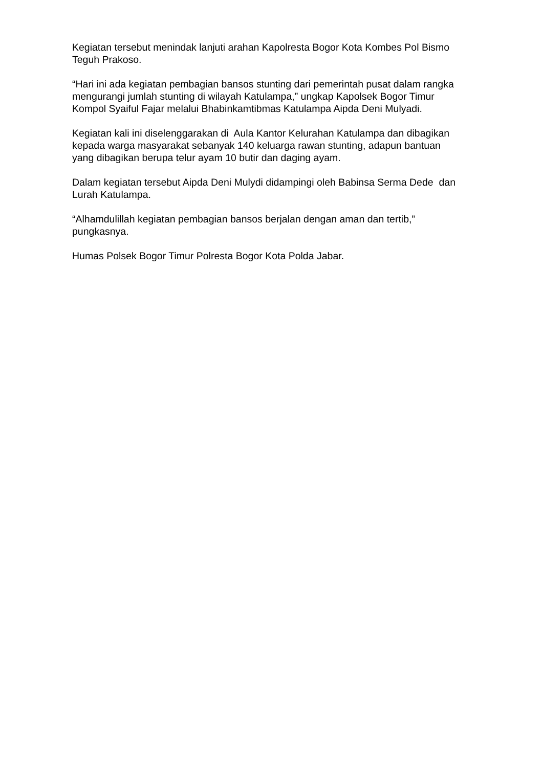Kegiatan tersebut menindak lanjuti arahan Kapolresta Bogor Kota Kombes Pol Bismo Teguh Prakoso.
“Hari ini ada kegiatan pembagian bansos stunting dari pemerintah pusat dalam rangka mengurangi jumlah stunting di wilayah Katulampa,” ungkap Kapolsek Bogor Timur Kompol Syaiful Fajar melalui Bhabinkamtibmas Katulampa Aipda Deni Mulyadi.
Kegiatan kali ini diselenggarakan di Aula Kantor Kelurahan Katulampa dan dibagikan kepada warga masyarakat sebanyak 140 keluarga rawan stunting, adapun bantuan yang dibagikan berupa telur ayam 10 butir dan daging ayam.
Dalam kegiatan tersebut Aipda Deni Mulydi didampingi oleh Babinsa Serma Dede dan Lurah Katulampa.
“Alhamdulillah kegiatan pembagian bansos berjalan dengan aman dan tertib,” pungkasnya.
Humas Polsek Bogor Timur Polresta Bogor Kota Polda Jabar.